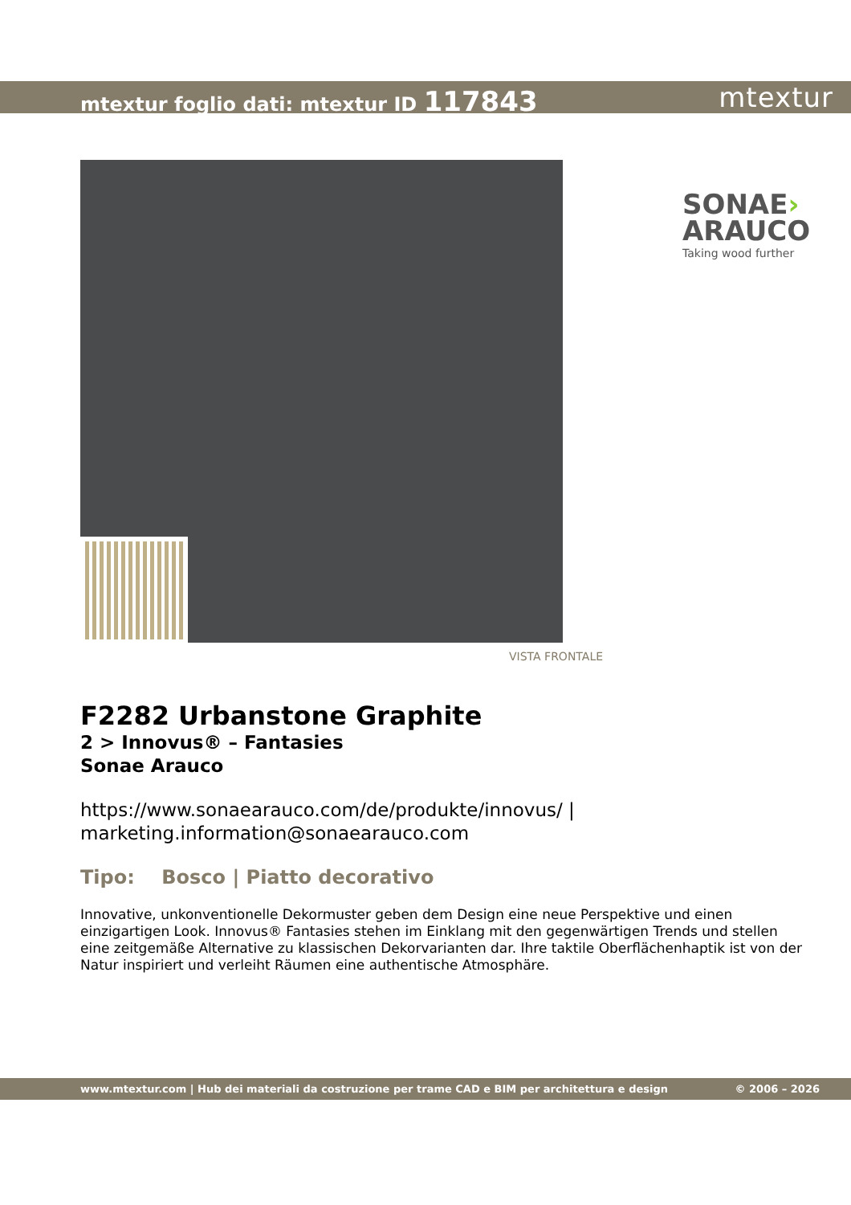mtextur foglio dati: mtextur ID 117843 mtextur
SONAE›
ARAUCO
Taking wood further
VISTA FRONTALE
F2282 Urbanstone Graphite
2 > Innovus® – Fantasies
Sonae Arauco
https://www.sonaearauco.com/de/produkte/innovus/ |
marketing.information@sonaearauco.com
Tipo: Bosco | Piatto decorativo
Innovative, unkonventionelle Dekormuster geben dem Design eine neue Perspektive und einen einzigartigen Look. Innovus® Fantasies stehen im Einklang mit den gegenwärtigen Trends und stellen eine zeitgemäße Alternative zu klassischen Dekorvarianten dar. Ihre taktile Oberflächenhaptik ist von der Natur inspiriert und verleiht Räumen eine authentische Atmosphäre.
www.mtextur.com | Hub dei materiali da costruzione per trame CAD e BIM per architettura e design © 2006 – 2026